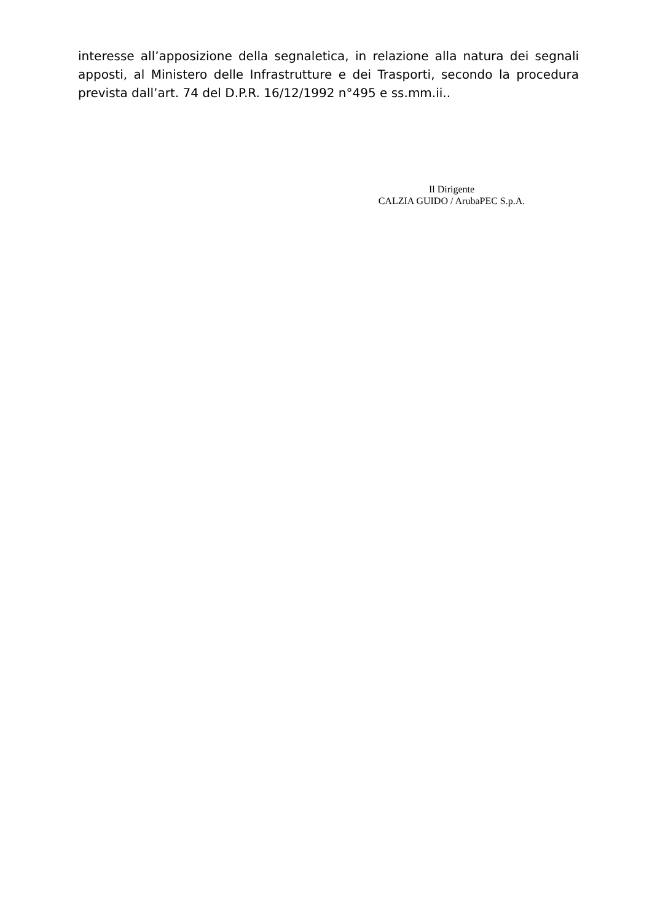interesse all’apposizione della segnaletica, in relazione alla natura dei segnali apposti, al Ministero delle Infrastrutture e dei Trasporti, secondo la procedura prevista dall’art. 74 del D.P.R. 16/12/1992 n°495 e ss.mm.ii..
Il Dirigente
CALZIA GUIDO / ArubaPEC S.p.A.